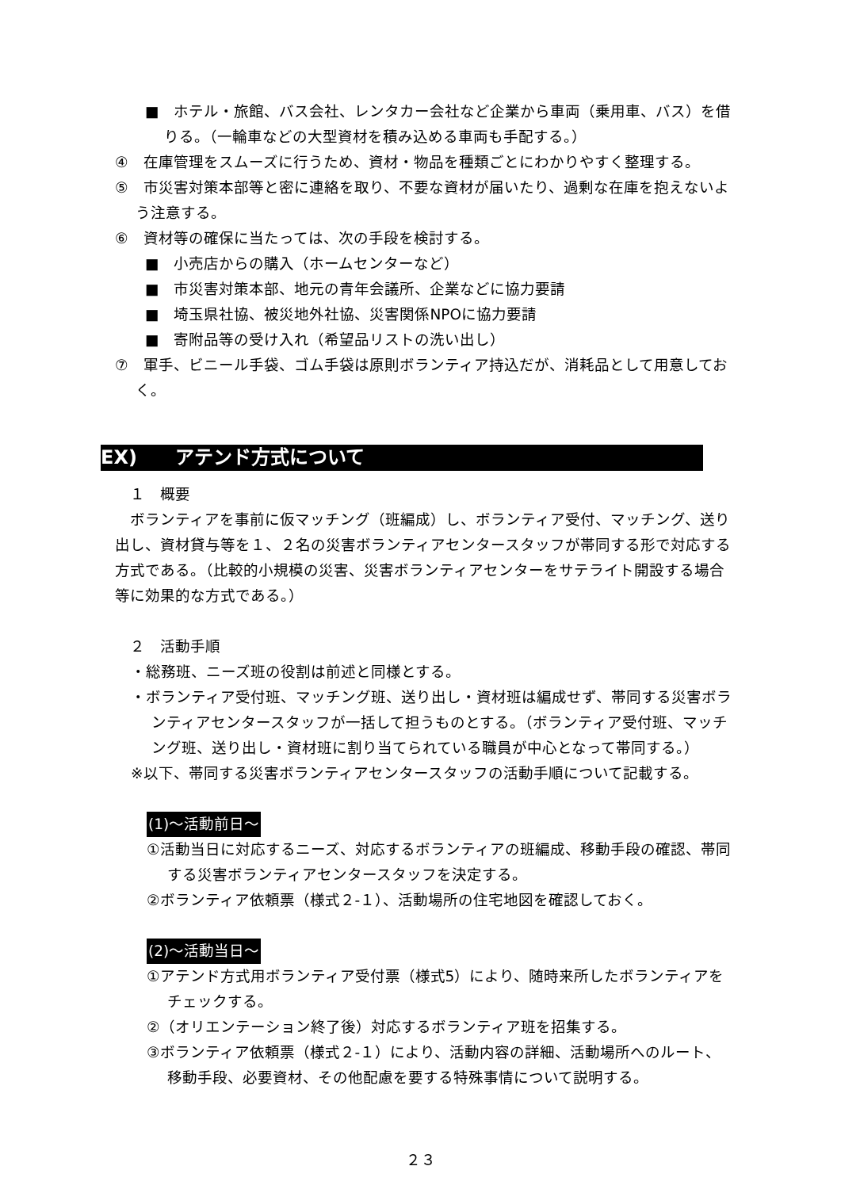■　ホテル・旅館、バス会社、レンタカー会社など企業から車両（乗用車、バス）を借りる。（一輪車などの大型資材を積み込める車両も手配する。）
④　在庫管理をスムーズに行うため、資材・物品を種類ごとにわかりやすく整理する。
⑤　市災害対策本部等と密に連絡を取り、不要な資材が届いたり、過剰な在庫を抱えないよう注意する。
⑥　資材等の確保に当たっては、次の手段を検討する。
■　小売店からの購入（ホームセンターなど）
■　市災害対策本部、地元の青年会議所、企業などに協力要請
■　埼玉県社協、被災地外社協、災害関係NPOに協力要請
■　寄附品等の受け入れ（希望品リストの洗い出し）
⑦　軍手、ビニール手袋、ゴム手袋は原則ボランティア持込だが、消耗品として用意しておく。
EX)　　アテンド方式について
　１　概要
　ボランティアを事前に仮マッチング（班編成）し、ボランティア受付、マッチング、送り出し、資材貸与等を１、２名の災害ボランティアセンタースタッフが帯同する形で対応する方式である。（比較的小規模の災害、災害ボランティアセンターをサテライト開設する場合等に効果的な方式である。）
　２　活動手順
・総務班、ニーズ班の役割は前述と同様とする。
・ボランティア受付班、マッチング班、送り出し・資材班は編成せず、帯同する災害ボランティアセンタースタッフが一括して担うものとする。（ボランティア受付班、マッチング班、送り出し・資材班に割り当てられている職員が中心となって帯同する。）
※以下、帯同する災害ボランティアセンタースタッフの活動手順について記載する。
(1)～活動前日～
①活動当日に対応するニーズ、対応するボランティアの班編成、移動手段の確認、帯同する災害ボランティアセンタースタッフを決定する。
②ボランティア依頼票（様式２-１）、活動場所の住宅地図を確認しておく。
(2)～活動当日～
①アテンド方式用ボランティア受付票（様式5）により、随時来所したボランティアをチェックする。
②（オリエンテーション終了後）対応するボランティア班を招集する。
③ボランティア依頼票（様式２-１）により、活動内容の詳細、活動場所へのルート、移動手段、必要資材、その他配慮を要する特殊事情について説明する。
２３